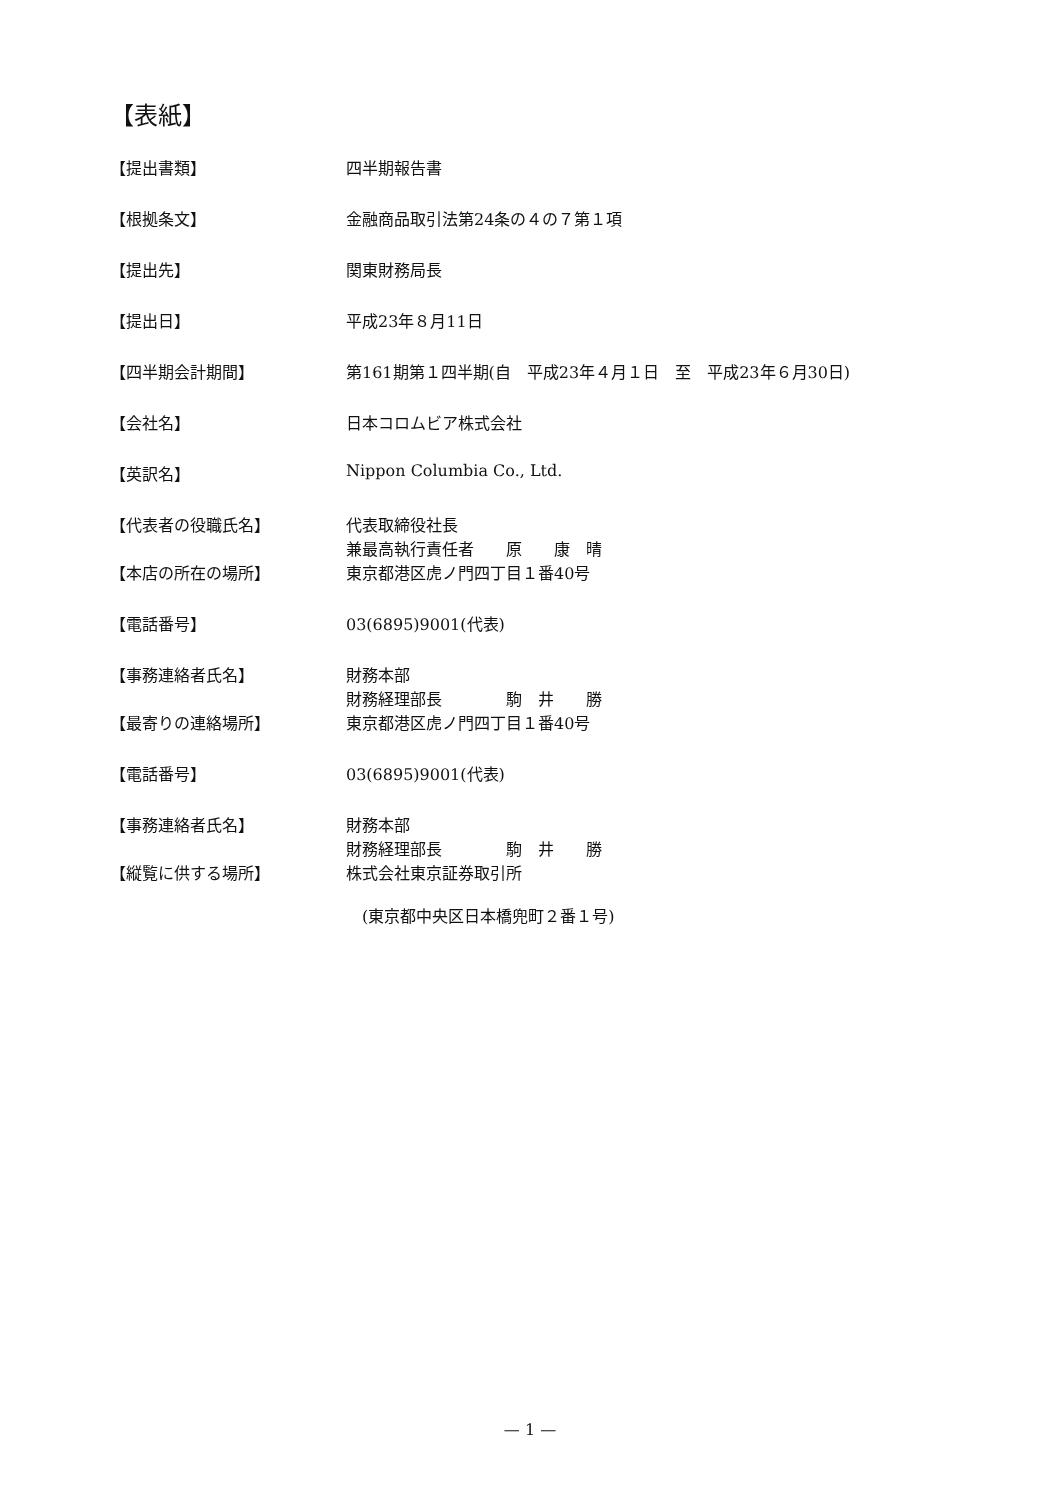【表紙】
【提出書類】 四半期報告書
【根拠条文】 金融商品取引法第24条の４の７第１項
【提出先】 関東財務局長
【提出日】 平成23年８月11日
【四半期会計期間】 第161期第１四半期(自　平成23年４月１日　至　平成23年６月30日)
【会社名】 日本コロムビア株式会社
【英訳名】 Nippon Columbia Co., Ltd.
【代表者の役職氏名】 代表取締役社長
兼最高執行責任者　　原　　康　晴
【本店の所在の場所】 東京都港区虎ノ門四丁目１番40号
【電話番号】 03(6895)9001(代表)
【事務連絡者氏名】 財務本部
財務経理部長　　　　駒　井　　勝
【最寄りの連絡場所】 東京都港区虎ノ門四丁目１番40号
【電話番号】 03(6895)9001(代表)
【事務連絡者氏名】 財務本部
財務経理部長　　　　駒　井　　勝
【縦覧に供する場所】 株式会社東京証券取引所
　(東京都中央区日本橋兜町２番１号)
— 1 —